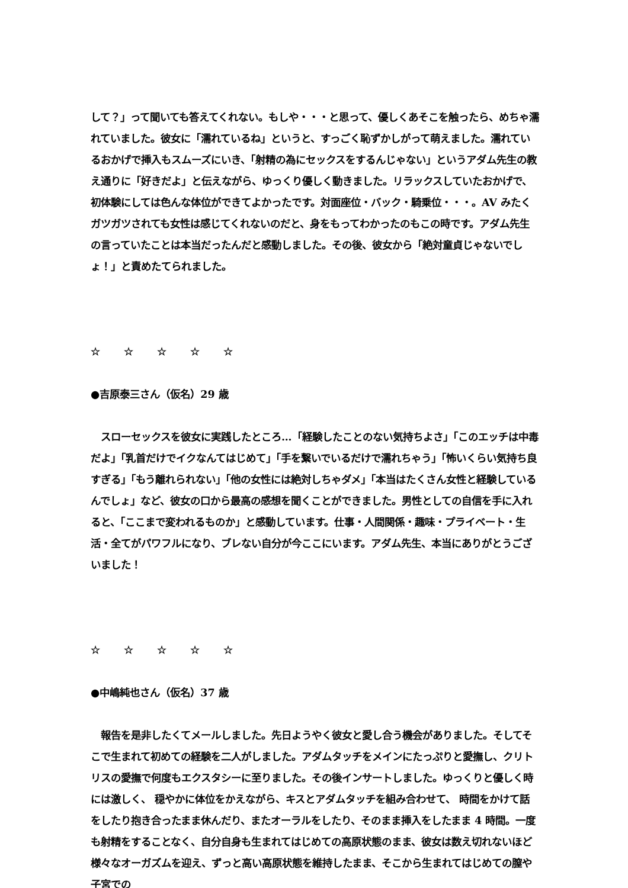して？」って聞いても答えてくれない。もしや・・・と思って、優しくあそこを触ったら、めちゃ濡れていました。彼女に「濡れているね」というと、すっごく恥ずかしがって萌えました。濡れているおかげで挿入もスムーズにいき、「射精の為にセックスをするんじゃない」というアダム先生の教え通りに「好きだよ」と伝えながら、ゆっくり優しく動きました。リラックスしていたおかげで、初体験にしては色んな体位ができてよかったです。対面座位・バック・騎乗位・・・。AV みたくガツガツされても女性は感じてくれないのだと、身をもってわかったのもこの時です。アダム先生の言っていたことは本当だったんだと感動しました。その後、彼女から「絶対童貞じゃないでしょ！」と責めたてられました。
☆ ☆ ☆ ☆ ☆
●吉原泰三さん（仮名）29 歳
　スローセックスを彼女に実践したところ…「経験したことのない気持ちよさ」「このエッチは中毒だよ」「乳首だけでイクなんてはじめて」「手を繋いでいるだけで濡れちゃう」「怖いくらい気持ち良すぎる」「もう離れられない」「他の女性には絶対しちゃダメ」「本当はたくさん女性と経験しているんでしょ」など、彼女の口から最高の感想を聞くことができました。男性としての自信を手に入れると、「ここまで変われるものか」と感動しています。仕事・人間関係・趣味・プライベート・生活・全てがパワフルになり、ブレない自分が今ここにいます。アダム先生、本当にありがとうございました！
☆ ☆ ☆ ☆ ☆
●中嶋純也さん（仮名）37 歳
　報告を是非したくてメールしました。先日ようやく彼女と愛し合う機会がありました。そしてそこで生まれて初めての経験を二人がしました。アダムタッチをメインにたっぷりと愛撫し、クリトリスの愛撫で何度もエクスタシーに至りました。その後インサートしました。ゆっくりと優しく時には激しく、 穏やかに体位をかえながら、キスとアダムタッチを組み合わせて、 時間をかけて話をしたり抱き合ったまま休んだり、またオーラルをしたり、そのまま挿入をしたまま 4 時間。一度も射精をすることなく、自分自身も生まれてはじめての高原状態のまま、彼女は数え切れないほど様々なオーガズムを迎え、ずっと高い高原状態を維持したまま、そこから生まれてはじめての膣や子宮での